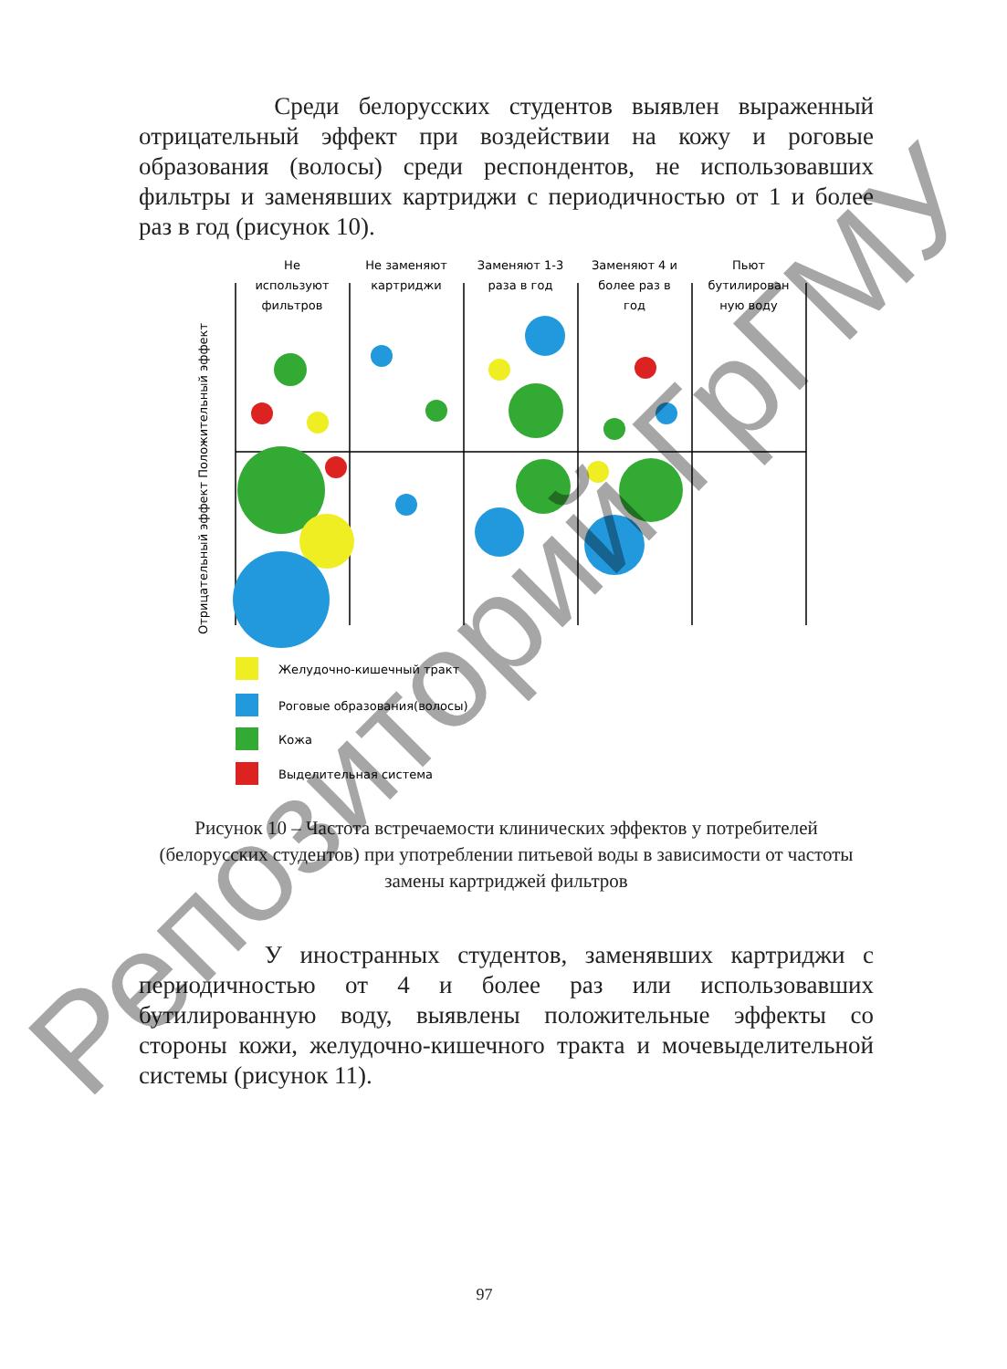Среди белорусских студентов выявлен выраженный отрицательный эффект при воздействии на кожу и роговые образования (волосы) среди респондентов, не использовавших фильтры и заменявших картриджи с периодичностью от 1 и более раз в год (рисунок 10).
Отрицательный эффект Положительный эффект
Не
используют
фильтров
Не заменяют
картриджи
Заменяют 1-3
раза в год
Заменяют 4 и
более раз в
год
Пьют
бутилирован
ную воду
Желудочно-кишечный тракт
Роговые образования(волосы)
Кожа
Выделительная система
Рисунок 10 – Частота встречаемости клинических эффектов у потребителей (белорусских студентов) при употреблении питьевой воды в зависимости от частоты замены картриджей фильтров
У иностранных студентов, заменявших картриджи с периодичностью от 4 и более раз или использовавших бутилированную воду, выявлены положительные эффекты со стороны кожи, желудочно-кишечного тракта и мочевыделительной системы (рисунок 11).
97
Репозиторий ГрГМУ